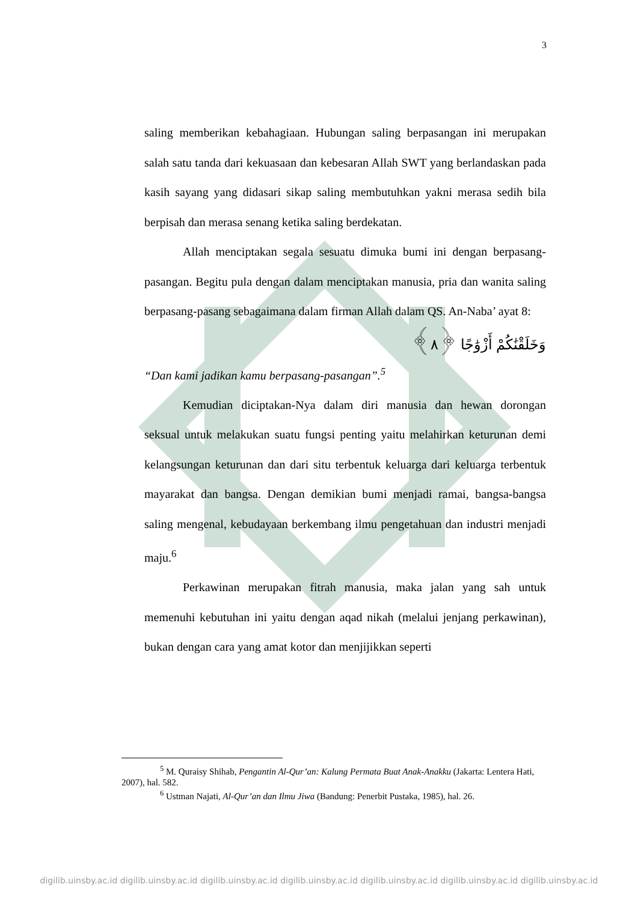3
saling memberikan kebahagiaan. Hubungan saling berpasangan ini merupakan salah satu tanda dari kekuasaan dan kebesaran Allah SWT yang berlandaskan pada kasih sayang yang didasari sikap saling membutuhkan yakni merasa sedih bila berpisah dan merasa senang ketika saling berdekatan.
Allah menciptakan segala sesuatu dimuka bumi ini dengan berpasang-pasangan. Begitu pula dengan dalam menciptakan manusia, pria dan wanita saling berpasang-pasang sebagaimana dalam firman Allah dalam QS. An-Naba’ ayat 8:
وَخَلَقْنَٰكُمْ أَزْوَٰجًا ﴿٨﴾
“Dan kami jadikan kamu berpasang-pasangan”.<sup>5</sup>
Kemudian diciptakan-Nya dalam diri manusia dan hewan dorongan seksual untuk melakukan suatu fungsi penting yaitu melahirkan keturunan demi kelangsungan keturunan dan dari situ terbentuk keluarga dari keluarga terbentuk mayarakat dan bangsa. Dengan demikian bumi menjadi ramai, bangsa-bangsa saling mengenal, kebudayaan berkembang ilmu pengetahuan dan industri menjadi maju.<sup>6</sup>
Perkawinan merupakan fitrah manusia, maka jalan yang sah untuk memenuhi kebutuhan ini yaitu dengan aqad nikah (melalui jenjang perkawinan), bukan dengan cara yang amat kotor dan menjijikkan seperti
<sup>5</sup> M. Quraisy Shihab, Pengantin Al-Qur’an: Kalung Permata Buat Anak-Anakku (Jakarta: Lentera Hati, 2007), hal. 582.
<sup>6</sup> Ustman Najati, Al-Qur’an dan Ilmu Jiwa (Bandung: Penerbit Pustaka, 1985), hal. 26.
digilib.uinsby.ac.id digilib.uinsby.ac.id digilib.uinsby.ac.id digilib.uinsby.ac.id digilib.uinsby.ac.id digilib.uinsby.ac.id digilib.uinsby.ac.id